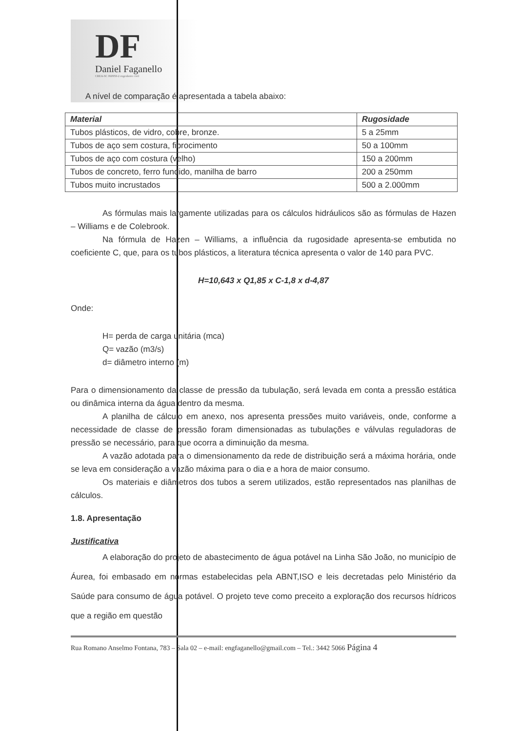DF
Daniel Faganello
CREA-SC 060959-2 engenheiro civil
A nível de comparação é apresentada a tabela abaixo:
| Material | Rugosidade |
| --- | --- |
| Tubos plásticos, de vidro, cobre, bronze. | 5 a 25mm |
| Tubos de aço sem costura, fibrocimento | 50 a 100mm |
| Tubos de aço com costura (velho) | 150 a 200mm |
| Tubos de concreto, ferro fundido, manilha de barro | 200 a 250mm |
| Tubos muito incrustados | 500 a 2.000mm |
As fórmulas mais largamente utilizadas para os cálculos hidráulicos são as fórmulas de Hazen – Williams e de Colebrook.
Na fórmula de Hazen – Williams, a influência da rugosidade apresenta-se embutida no coeficiente C, que, para os tubos plásticos, a literatura técnica apresenta o valor de 140 para PVC.
H=10,643 x Q1,85 x C-1,8 x d-4,87
Onde:
H= perda de carga unitária (mca)
Q= vazão (m3/s)
d= diâmetro interno (m)
Para o dimensionamento da classe de pressão da tubulação, será levada em conta a pressão estática ou dinâmica interna da água dentro da mesma.
A planilha de cálculo em anexo, nos apresenta pressões muito variáveis, onde, conforme a necessidade de classe de pressão foram dimensionadas as tubulações e válvulas reguladoras de pressão se necessário, para que ocorra a diminuição da mesma.
A vazão adotada para o dimensionamento da rede de distribuição será a máxima horária, onde se leva em consideração a vazão máxima para o dia e a hora de maior consumo.
Os materiais e diâmetros dos tubos a serem utilizados, estão representados nas planilhas de cálculos.
1.8. Apresentação
Justificativa
A elaboração do projeto de abastecimento de água potável na Linha São João, no município de Áurea, foi embasado em normas estabelecidas pela ABNT,ISO e leis decretadas pelo Ministério da Saúde para consumo de água potável. O projeto teve como preceito a exploração dos recursos hídricos que a região em questão
Rua Romano Anselmo Fontana, 783 – Sala 02 – e-mail: engfaganello@gmail.com – Tel.: 3442 5066 Página 4